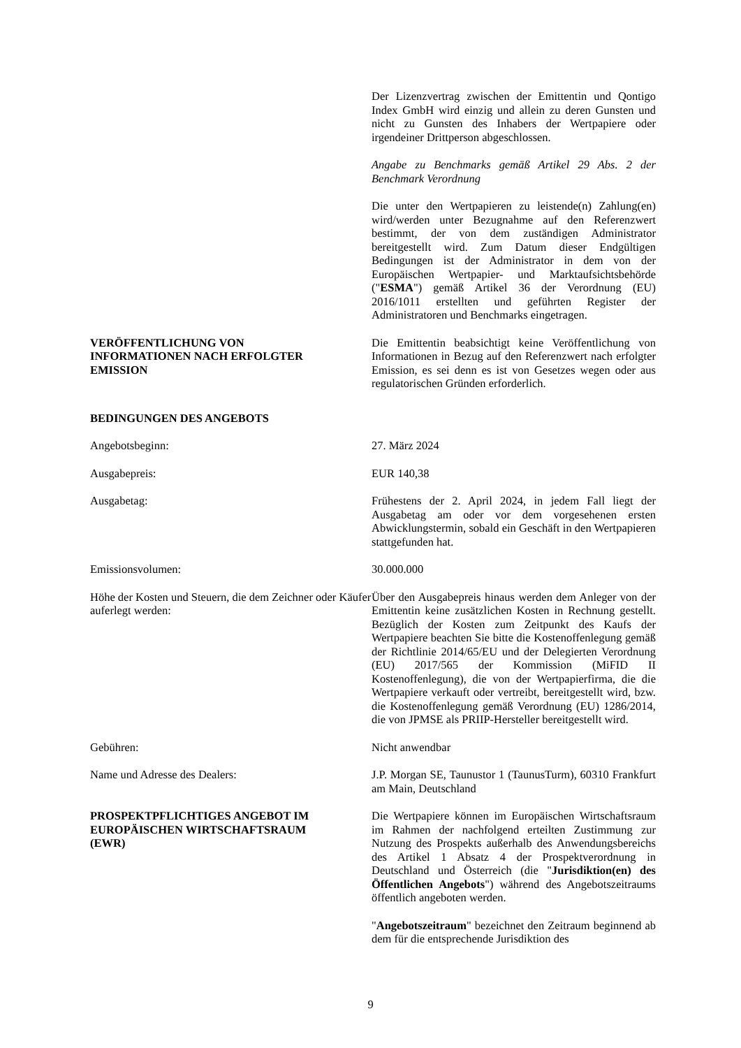Der Lizenzvertrag zwischen der Emittentin und Qontigo Index GmbH wird einzig und allein zu deren Gunsten und nicht zu Gunsten des Inhabers der Wertpapiere oder irgendeiner Drittperson abgeschlossen.
Angabe zu Benchmarks gemäß Artikel 29 Abs. 2 der Benchmark Verordnung
Die unter den Wertpapieren zu leistende(n) Zahlung(en) wird/werden unter Bezugnahme auf den Referenzwert bestimmt, der von dem zuständigen Administrator bereitgestellt wird. Zum Datum dieser Endgültigen Bedingungen ist der Administrator in dem von der Europäischen Wertpapier- und Marktaufsichtsbehörde ("ESMA") gemäß Artikel 36 der Verordnung (EU) 2016/1011 erstellten und geführten Register der Administratoren und Benchmarks eingetragen.
VERÖFFENTLICHUNG VON
INFORMATIONEN NACH ERFOLGTER
EMISSION
Die Emittentin beabsichtigt keine Veröffentlichung von Informationen in Bezug auf den Referenzwert nach erfolgter Emission, es sei denn es ist von Gesetzes wegen oder aus regulatorischen Gründen erforderlich.
BEDINGUNGEN DES ANGEBOTS
Angebotsbeginn: 27. März 2024
Ausgabepreis: EUR 140,38
Ausgabetag: Frühestens der 2. April 2024, in jedem Fall liegt der Ausgabetag am oder vor dem vorgesehenen ersten Abwicklungstermin, sobald ein Geschäft in den Wertpapieren stattgefunden hat.
Emissionsvolumen: 30.000.000
Höhe der Kosten und Steuern, die dem Zeichner oder Käufer auferlegt werden:
Über den Ausgabepreis hinaus werden dem Anleger von der Emittentin keine zusätzlichen Kosten in Rechnung gestellt. Bezüglich der Kosten zum Zeitpunkt des Kaufs der Wertpapiere beachten Sie bitte die Kostenoffenlegung gemäß der Richtlinie 2014/65/EU und der Delegierten Verordnung (EU) 2017/565 der Kommission (MiFID II Kostenoffenlegung), die von der Wertpapierfirma, die die Wertpapiere verkauft oder vertreibt, bereitgestellt wird, bzw. die Kostenoffenlegung gemäß Verordnung (EU) 1286/2014, die von JPMSE als PRIIP-Hersteller bereitgestellt wird.
Gebühren: Nicht anwendbar
Name und Adresse des Dealers: J.P. Morgan SE, Taunustor 1 (TaunusTurm), 60310 Frankfurt am Main, Deutschland
PROSPEKTPFLICHTIGES ANGEBOT IM
EUROPÄISCHEN WIRTSCHAFTSRAUM
(EWR)
Die Wertpapiere können im Europäischen Wirtschaftsraum im Rahmen der nachfolgend erteilten Zustimmung zur Nutzung des Prospekts außerhalb des Anwendungsbereichs des Artikel 1 Absatz 4 der Prospektverordnung in Deutschland und Österreich (die "Jurisdiktion(en) des Öffentlichen Angebots") während des Angebotszeitraums öffentlich angeboten werden.
"Angebotszeitraum" bezeichnet den Zeitraum beginnend ab dem für die entsprechende Jurisdiktion des
9